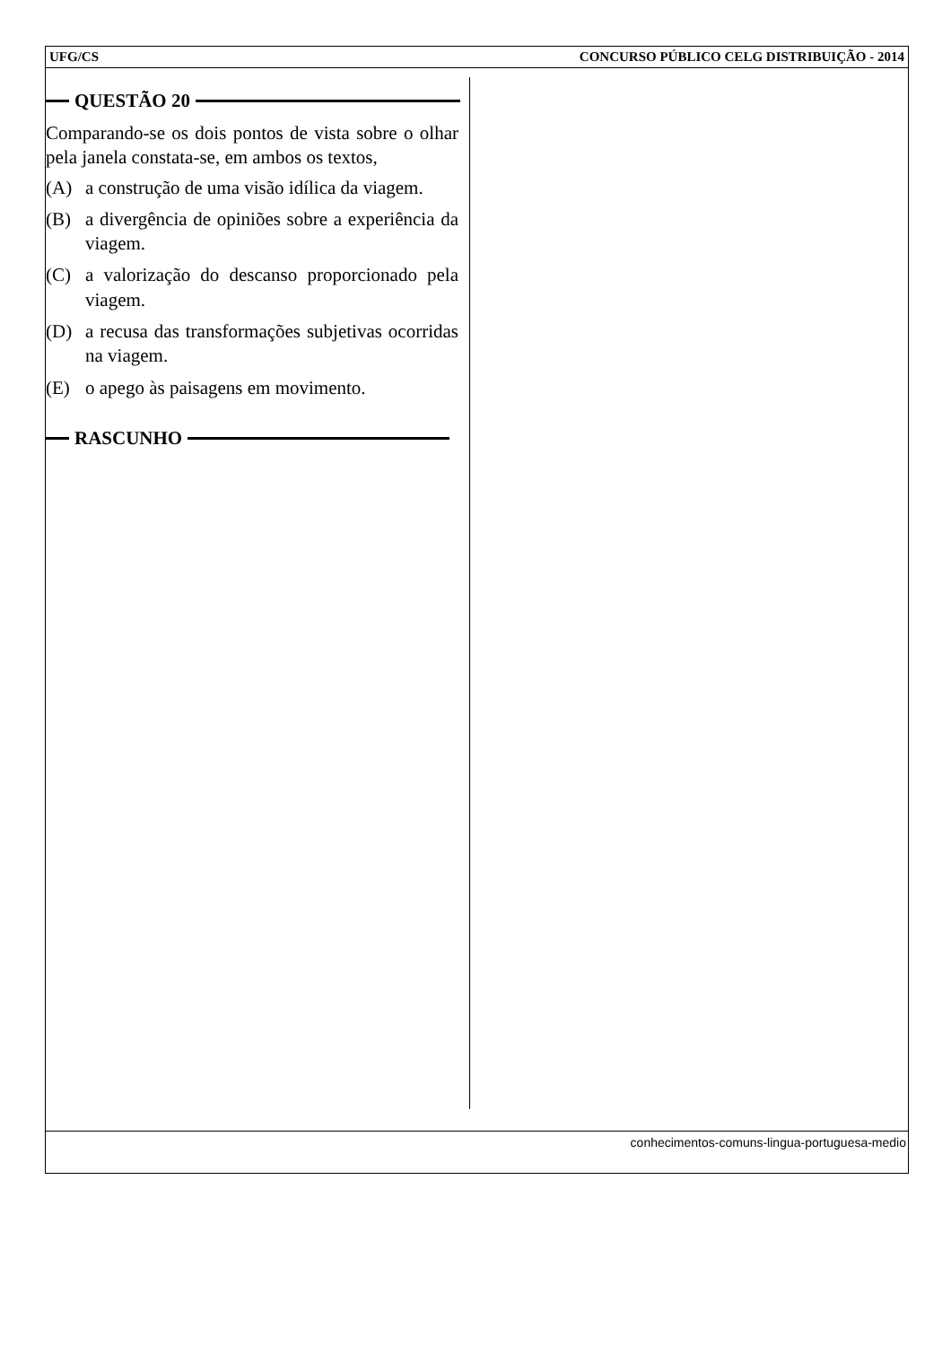UFG/CS CONCURSO PÚBLICO CELG DISTRIBUIÇÃO - 2014
QUESTÃO 20
Comparando-se os dois pontos de vista sobre o olhar pela janela constata-se, em ambos os textos,
(A) a construção de uma visão idílica da viagem.
(B) a divergência de opiniões sobre a experiência da viagem.
(C) a valorização do descanso proporcionado pela viagem.
(D) a recusa das transformações subjetivas ocorridas na viagem.
(E) o apego às paisagens em movimento.
RASCUNHO
conhecimentos-comuns-lingua-portuguesa-medio